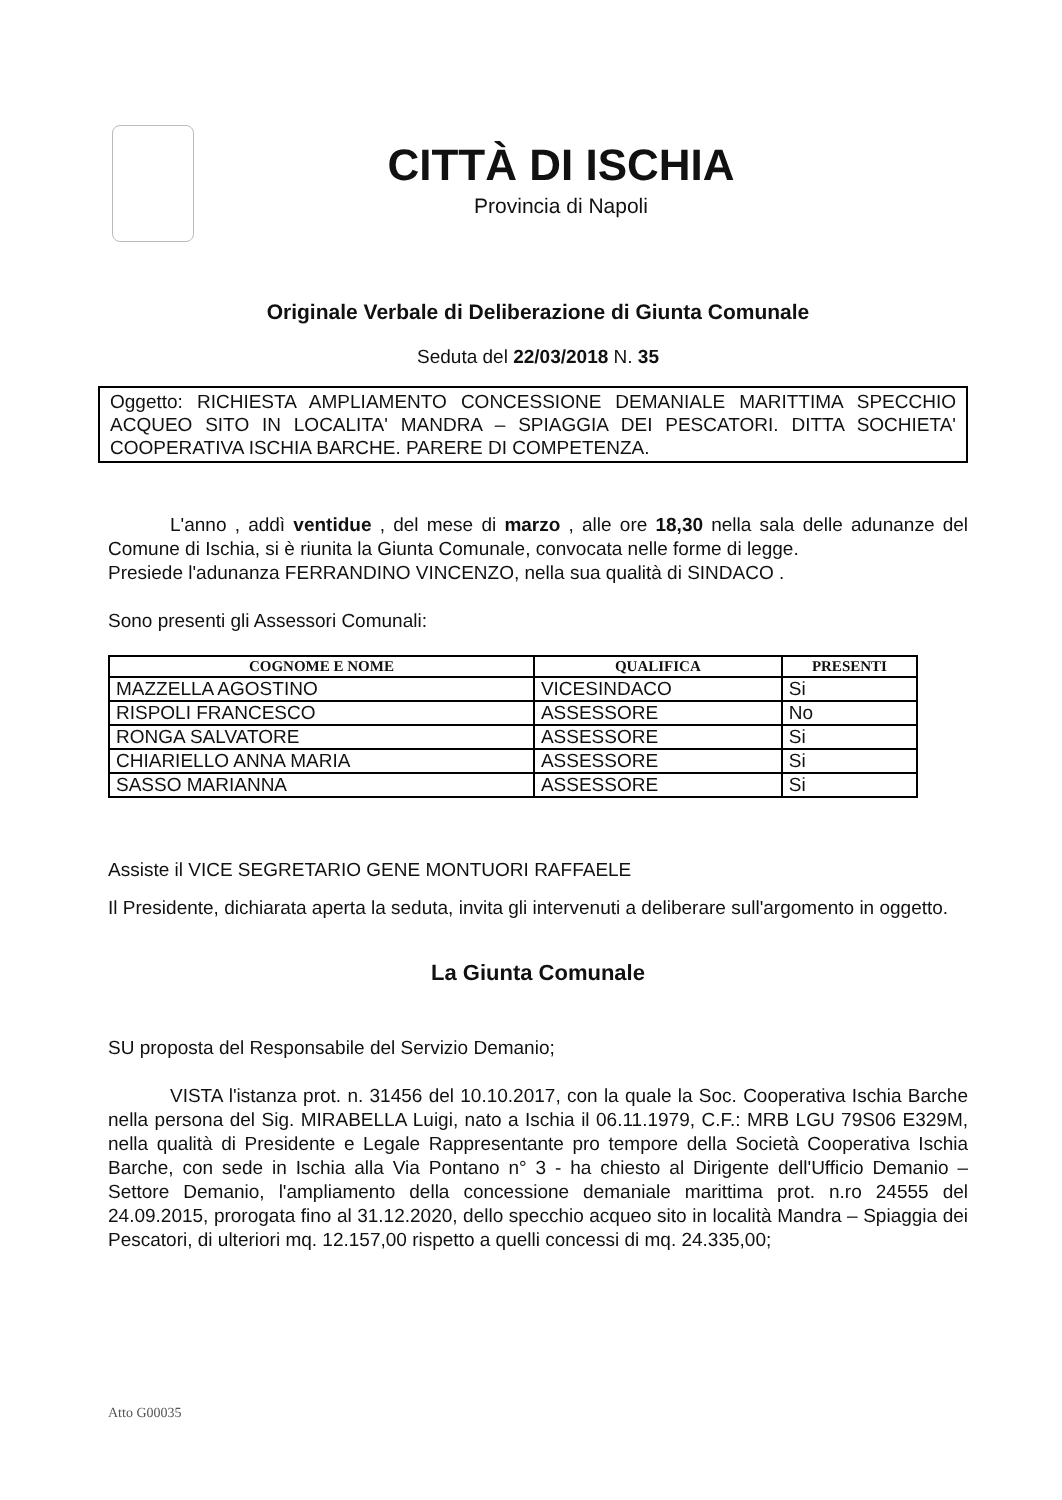CITTÀ DI ISCHIA
Provincia di Napoli
Originale Verbale di Deliberazione di Giunta Comunale
Seduta del 22/03/2018 N. 35
Oggetto: RICHIESTA AMPLIAMENTO CONCESSIONE DEMANIALE MARITTIMA SPECCHIO ACQUEO SITO IN LOCALITA' MANDRA – SPIAGGIA DEI PESCATORI. DITTA SOCHIETA' COOPERATIVA ISCHIA BARCHE. PARERE DI COMPETENZA.
L'anno , addì ventidue , del mese di marzo , alle ore 18,30 nella sala delle adunanze del Comune di Ischia, si è riunita la Giunta Comunale, convocata nelle forme di legge.
Presiede l'adunanza FERRANDINO VINCENZO, nella sua qualità di SINDACO .
Sono presenti gli Assessori Comunali:
| COGNOME E NOME | QUALIFICA | PRESENTI |
| --- | --- | --- |
| MAZZELLA AGOSTINO | VICESINDACO | Si |
| RISPOLI FRANCESCO | ASSESSORE | No |
| RONGA SALVATORE | ASSESSORE | Si |
| CHIARIELLO ANNA MARIA | ASSESSORE | Si |
| SASSO MARIANNA | ASSESSORE | Si |
Assiste il VICE SEGRETARIO GENE MONTUORI RAFFAELE
Il Presidente, dichiarata aperta la seduta, invita gli intervenuti a deliberare sull'argomento in oggetto.
La Giunta Comunale
SU proposta del Responsabile del Servizio Demanio;
VISTA l'istanza prot. n. 31456 del 10.10.2017, con la quale la Soc. Cooperativa Ischia Barche nella persona del Sig. MIRABELLA Luigi, nato a Ischia il 06.11.1979, C.F.: MRB LGU 79S06 E329M, nella qualità di Presidente e Legale Rappresentante pro tempore della Società Cooperativa Ischia Barche, con sede in Ischia alla Via Pontano n° 3 - ha chiesto al Dirigente dell'Ufficio Demanio – Settore Demanio, l'ampliamento della concessione demaniale marittima prot. n.ro 24555 del 24.09.2015, prorogata fino al 31.12.2020, dello specchio acqueo sito in località Mandra – Spiaggia dei Pescatori, di ulteriori mq. 12.157,00 rispetto a quelli concessi di mq. 24.335,00;
Atto G00035